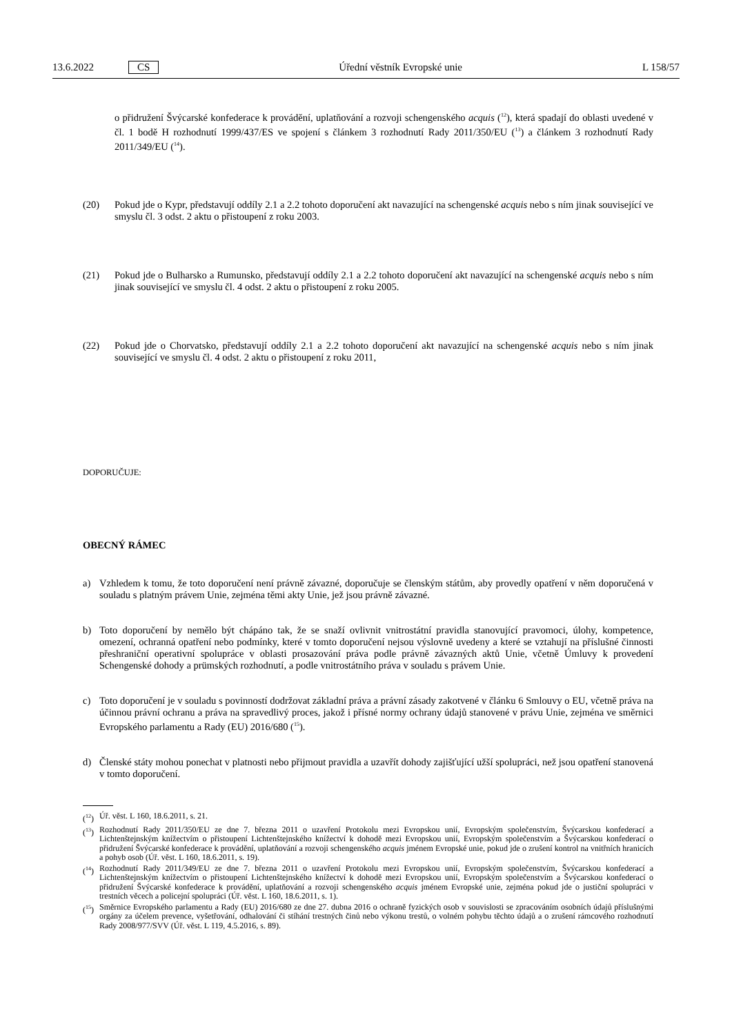13.6.2022 CS Úřední věstník Evropské unie L 158/57
o přidružení Švýcarské konfederace k provádění, uplatňování a rozvoji schengenského acquis (<sup>12</sup>), která spadají do oblasti uvedené v čl. 1 bodě H rozhodnutí 1999/437/ES ve spojení s článkem 3 rozhodnutí Rady 2011/350/EU (<sup>13</sup>) a článkem 3 rozhodnutí Rady 2011/349/EU (<sup>14</sup>).
(20) Pokud jde o Kypr, představují oddíly 2.1 a 2.2 tohoto doporučení akt navazující na schengenské acquis nebo s ním jinak související ve smyslu čl. 3 odst. 2 aktu o přistoupení z roku 2003.
(21) Pokud jde o Bulharsko a Rumunsko, představují oddíly 2.1 a 2.2 tohoto doporučení akt navazující na schengenské acquis nebo s ním jinak související ve smyslu čl. 4 odst. 2 aktu o přistoupení z roku 2005.
(22) Pokud jde o Chorvatsko, představují oddíly 2.1 a 2.2 tohoto doporučení akt navazující na schengenské acquis nebo s ním jinak související ve smyslu čl. 4 odst. 2 aktu o přistoupení z roku 2011,
DOPORUČUJE:
OBECNÝ RÁMEC
a) Vzhledem k tomu, že toto doporučení není právně závazné, doporučuje se členským státům, aby provedly opatření v něm doporučená v souladu s platným právem Unie, zejména těmi akty Unie, jež jsou právně závazné.
b) Toto doporučení by nemělo být chápáno tak, že se snaží ovlivnit vnitrostátní pravidla stanovující pravomoci, úlohy, kompetence, omezení, ochranná opatření nebo podmínky, které v tomto doporučení nejsou výslovně uvedeny a které se vztahují na příslušné činnosti přeshraniční operativní spolupráce v oblasti prosazování práva podle právně závazných aktů Unie, včetně Úmluvy k provedení Schengenské dohody a prümských rozhodnutí, a podle vnitrostátního práva v souladu s právem Unie.
c) Toto doporučení je v souladu s povinností dodržovat základní práva a právní zásady zakotvené v článku 6 Smlouvy o EU, včetně práva na účinnou právní ochranu a práva na spravedlivý proces, jakož i přísné normy ochrany údajů stanovené v právu Unie, zejména ve směrnici Evropského parlamentu a Rady (EU) 2016/680 (<sup>15</sup>).
d) Členské státy mohou ponechat v platnosti nebo přijmout pravidla a uzavřít dohody zajišťující užší spolupráci, než jsou opatření stanovená v tomto doporučení.
(<sup>12</sup>)
Úř. věst. L 160, 18.6.2011, s. 21.
(<sup>13</sup>)
Rozhodnutí Rady 2011/350/EU ze dne 7. března 2011 o uzavření Protokolu mezi Evropskou unií, Evropským společenstvím, Švýcarskou konfederací a Lichtenštejnským knížectvím o přistoupení Lichtenštejnského knížectví k dohodě mezi Evropskou unií, Evropským společenstvím a Švýcarskou konfederací o přidružení Švýcarské konfederace k provádění, uplatňování a rozvoji schengenského acquis jménem Evropské unie, pokud jde o zrušení kontrol na vnitřních hranicích a pohyb osob (Úř. věst. L 160, 18.6.2011, s. 19).
(<sup>14</sup>)
Rozhodnutí Rady 2011/349/EU ze dne 7. března 2011 o uzavření Protokolu mezi Evropskou unií, Evropským společenstvím, Švýcarskou konfederací a Lichtenštejnským knížectvím o přistoupení Lichtenštejnského knížectví k dohodě mezi Evropskou unií, Evropským společenstvím a Švýcarskou konfederací o přidružení Švýcarské konfederace k provádění, uplatňování a rozvoji schengenského acquis jménem Evropské unie, zejména pokud jde o justiční spolupráci v trestních věcech a policejní spolupráci (Úř. věst. L 160, 18.6.2011, s. 1).
(<sup>15</sup>)
Směrnice Evropského parlamentu a Rady (EU) 2016/680 ze dne 27. dubna 2016 o ochraně fyzických osob v souvislosti se zpracováním osobních údajů příslušnými orgány za účelem prevence, vyšetřování, odhalování či stíhání trestných činů nebo výkonu trestů, o volném pohybu těchto údajů a o zrušení rámcového rozhodnutí Rady 2008/977/SVV (Úř. věst. L 119, 4.5.2016, s. 89).